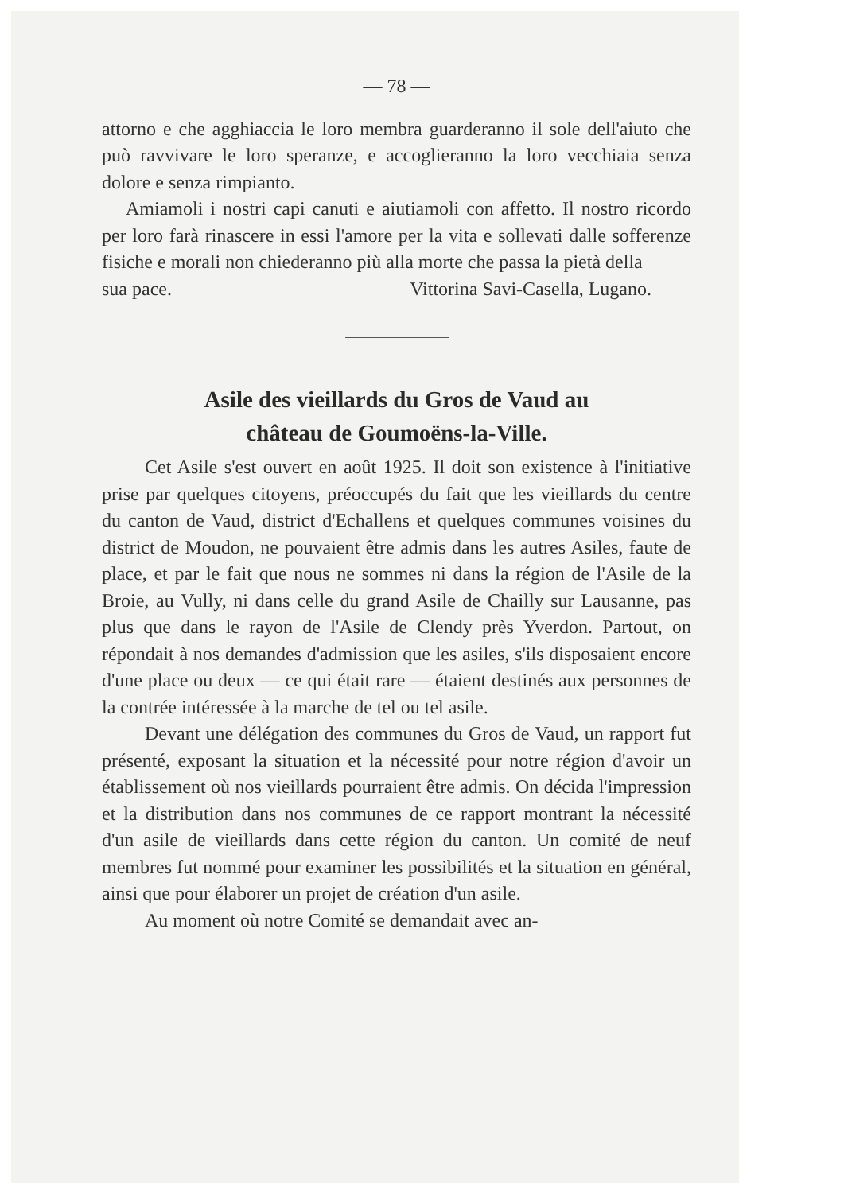— 78 —
attorno e che agghiaccia le loro membra guarderanno il sole dell'aiuto che può ravvivare le loro speranze, e accoglieranno la loro vecchiaia senza dolore e senza rimpianto.
Amiamoli i nostri capi canuti e aiutiamoli con affetto. Il nostro ricordo per loro farà rinascere in essi l'amore per la vita e sollevati dalle sofferenze fisiche e morali non chiederanno più alla morte che passa la pietà della
sua pace. Vittorina Savi-Casella, Lugano.
Asile des vieillards du Gros de Vaud au
château de Goumoëns-la-Ville.
Cet Asile s'est ouvert en août 1925. Il doit son existence à l'initiative prise par quelques citoyens, préoccupés du fait que les vieillards du centre du canton de Vaud, district d'Echallens et quelques communes voisines du district de Moudon, ne pouvaient être admis dans les autres Asiles, faute de place, et par le fait que nous ne sommes ni dans la région de l'Asile de la Broie, au Vully, ni dans celle du grand Asile de Chailly sur Lausanne, pas plus que dans le rayon de l'Asile de Clendy près Yverdon. Partout, on répondait à nos demandes d'admission que les asiles, s'ils disposaient encore d'une place ou deux — ce qui était rare — étaient destinés aux personnes de la contrée intéressée à la marche de tel ou tel asile.
Devant une délégation des communes du Gros de Vaud, un rapport fut présenté, exposant la situation et la nécessité pour notre région d'avoir un établissement où nos vieillards pourraient être admis. On décida l'impression et la distribution dans nos communes de ce rapport montrant la nécessité d'un asile de vieillards dans cette région du canton. Un comité de neuf membres fut nommé pour examiner les possibilités et la situation en général, ainsi que pour élaborer un projet de création d'un asile.
Au moment où notre Comité se demandait avec an-